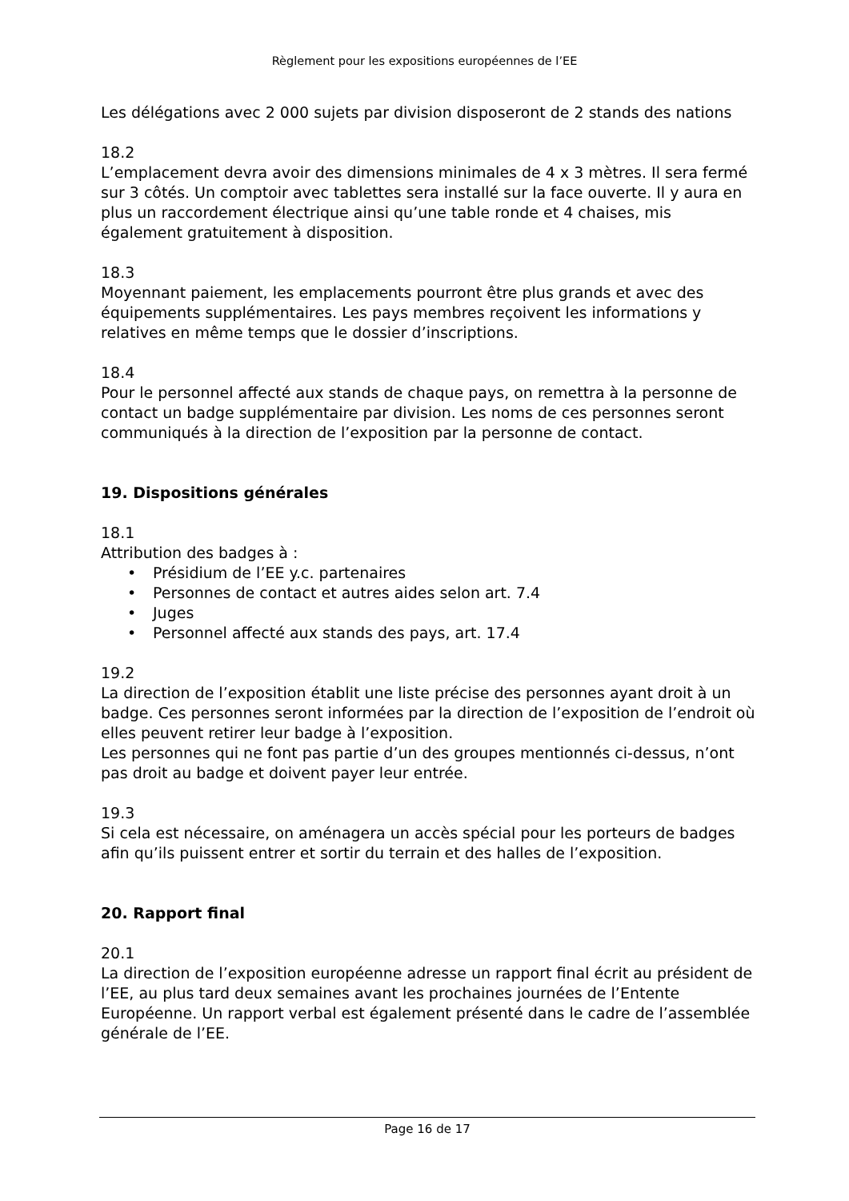Règlement pour les expositions européennes de l’EE
Les délégations avec 2 000 sujets par division disposeront de 2 stands des nations
18.2
L’emplacement devra avoir des dimensions minimales de 4 x 3 mètres. Il sera fermé sur 3 côtés. Un comptoir avec tablettes sera installé sur la face ouverte. Il y aura en plus un raccordement électrique ainsi qu’une table ronde et 4 chaises, mis également gratuitement à disposition.
18.3
Moyennant paiement, les emplacements pourront être plus grands et avec des équipements supplémentaires. Les pays membres reçoivent les informations y relatives en même temps que le dossier d’inscriptions.
18.4
Pour le personnel affecté aux stands de chaque pays, on remettra à la personne de contact un badge supplémentaire par division. Les noms de ces personnes seront communiqués à la direction de l’exposition par la personne de contact.
19. Dispositions générales
18.1
Attribution des badges à :
• Présidium de l’EE y.c. partenaires
• Personnes de contact et autres aides selon art. 7.4
• Juges
• Personnel affecté aux stands des pays, art. 17.4
19.2
La direction de l’exposition établit une liste précise des personnes ayant droit à un badge. Ces personnes seront informées par la direction de l’exposition de l’endroit où elles peuvent retirer leur badge à l’exposition.
Les personnes qui ne font pas partie d’un des groupes mentionnés ci-dessus, n’ont pas droit au badge et doivent payer leur entrée.
19.3
Si cela est nécessaire, on aménagera un accès spécial pour les porteurs de badges afin qu’ils puissent entrer et sortir du terrain et des halles de l’exposition.
20. Rapport final
20.1
La direction de l’exposition européenne adresse un rapport final écrit au président de l’EE, au plus tard deux semaines avant les prochaines journées de l’Entente Européenne. Un rapport verbal est également présenté dans le cadre de l’assemblée générale de l’EE.
Page 16 de 17